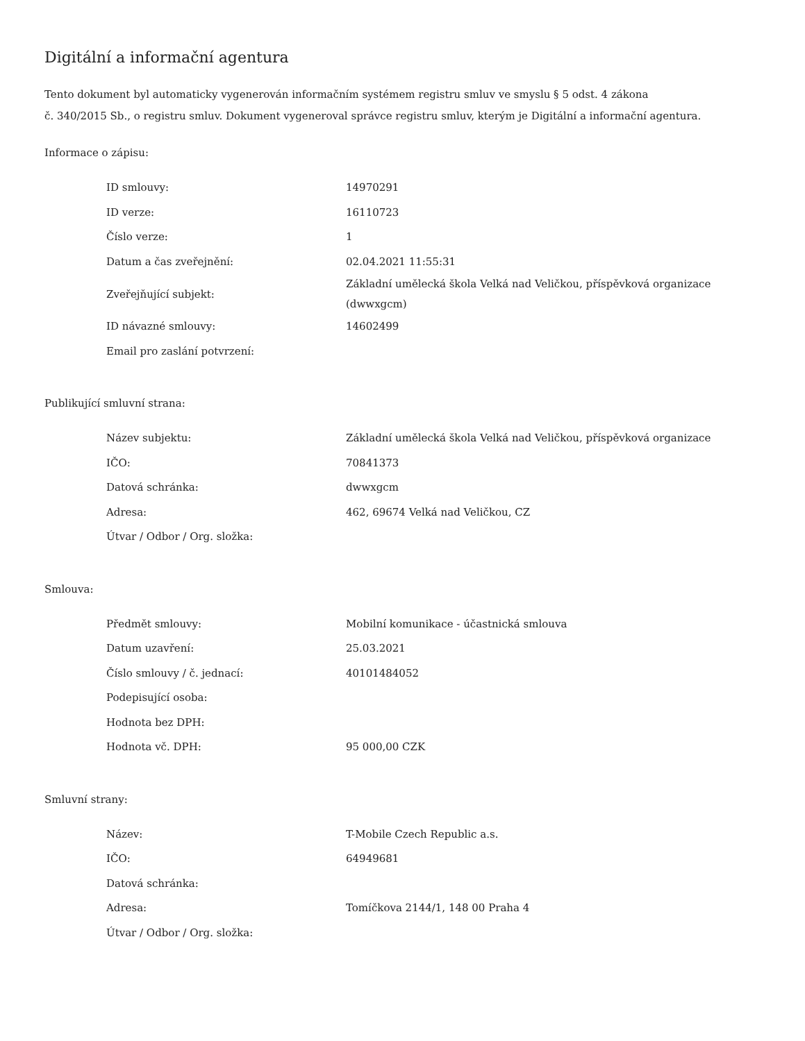Digitální a informační agentura
Tento dokument byl automaticky vygenerován informačním systémem registru smluv ve smyslu § 5 odst. 4 zákona
č. 340/2015 Sb., o registru smluv. Dokument vygeneroval správce registru smluv, kterým je Digitální a informační agentura.
Informace o zápisu:
| ID smlouvy: | 14970291 |
| ID verze: | 16110723 |
| Číslo verze: | 1 |
| Datum a čas zveřejnění: | 02.04.2021 11:55:31 |
| Zveřejňující subjekt: | Základní umělecká škola Velká nad Veličkou, příspěvková organizace (dwwxgcm) |
| ID návazné smlouvy: | 14602499 |
| Email pro zaslání potvrzení: | |
Publikující smluvní strana:
| Název subjektu: | Základní umělecká škola Velká nad Veličkou, příspěvková organizace |
| IČO: | 70841373 |
| Datová schránka: | dwwxgcm |
| Adresa: | 462, 69674 Velká nad Veličkou, CZ |
| Útvar / Odbor / Org. složka: | |
Smlouva:
| Předmět smlouvy: | Mobilní komunikace - účastnická smlouva |
| Datum uzavření: | 25.03.2021 |
| Číslo smlouvy / č. jednací: | 40101484052 |
| Podepisující osoba: | |
| Hodnota bez DPH: | |
| Hodnota vč. DPH: | 95 000,00 CZK |
Smluvní strany:
| Název: | T-Mobile Czech Republic a.s. |
| IČO: | 64949681 |
| Datová schránka: | |
| Adresa: | Tomíčkova 2144/1, 148 00 Praha 4 |
| Útvar / Odbor / Org. složka: | |